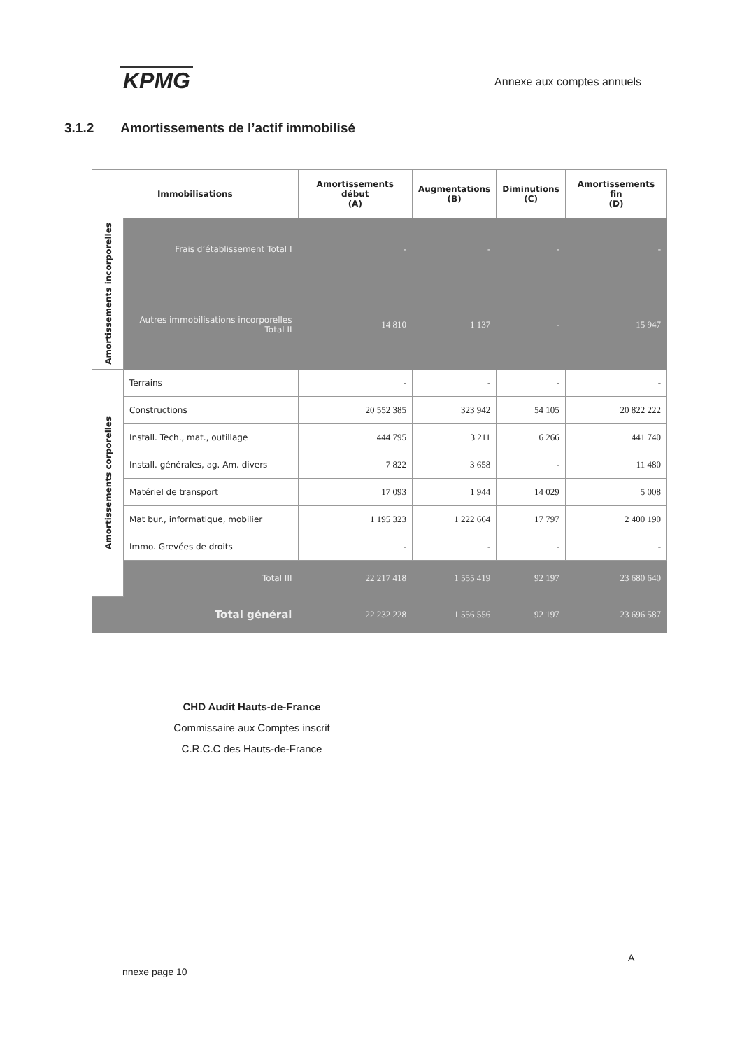KPMG
Annexe aux comptes annuels
3.1.2 Amortissements de l’actif immobilisé
| Immobilisations | | Amortissements début (A) | Augmentations (B) | Diminutions (C) | Amortissements fin (D) |
| --- | --- | --- | --- | --- | --- |
| Amortissements incorporelles | Frais d’établissement Total I | - | - | - | - |
| | Autres immobilisations incorporelles Total II | 14 810 | 1 137 | - | 15 947 |
| Amortissements corporelles | Terrains | - | - | - | - |
| | Constructions | 20 552 385 | 323 942 | 54 105 | 20 822 222 |
| | Install. Tech., mat., outillage | 444 795 | 3 211 | 6 266 | 441 740 |
| | Install. générales, ag. Am. divers | 7 822 | 3 658 | - | 11 480 |
| | Matériel de transport | 17 093 | 1 944 | 14 029 | 5 008 |
| | Mat bur., informatique, mobilier | 1 195 323 | 1 222 664 | 17 797 | 2 400 190 |
| | Immo. Grevées de droits | - | - | - | - |
| | Total III | 22 217 418 | 1 555 419 | 92 197 | 23 680 640 |
| Total général | | 22 232 228 | 1 556 556 | 92 197 | 23 696 587 |
CHD Audit Hauts-de-France
Commissaire aux Comptes inscrit
C.R.C.C des Hauts-de-France
A
nnexe page 10